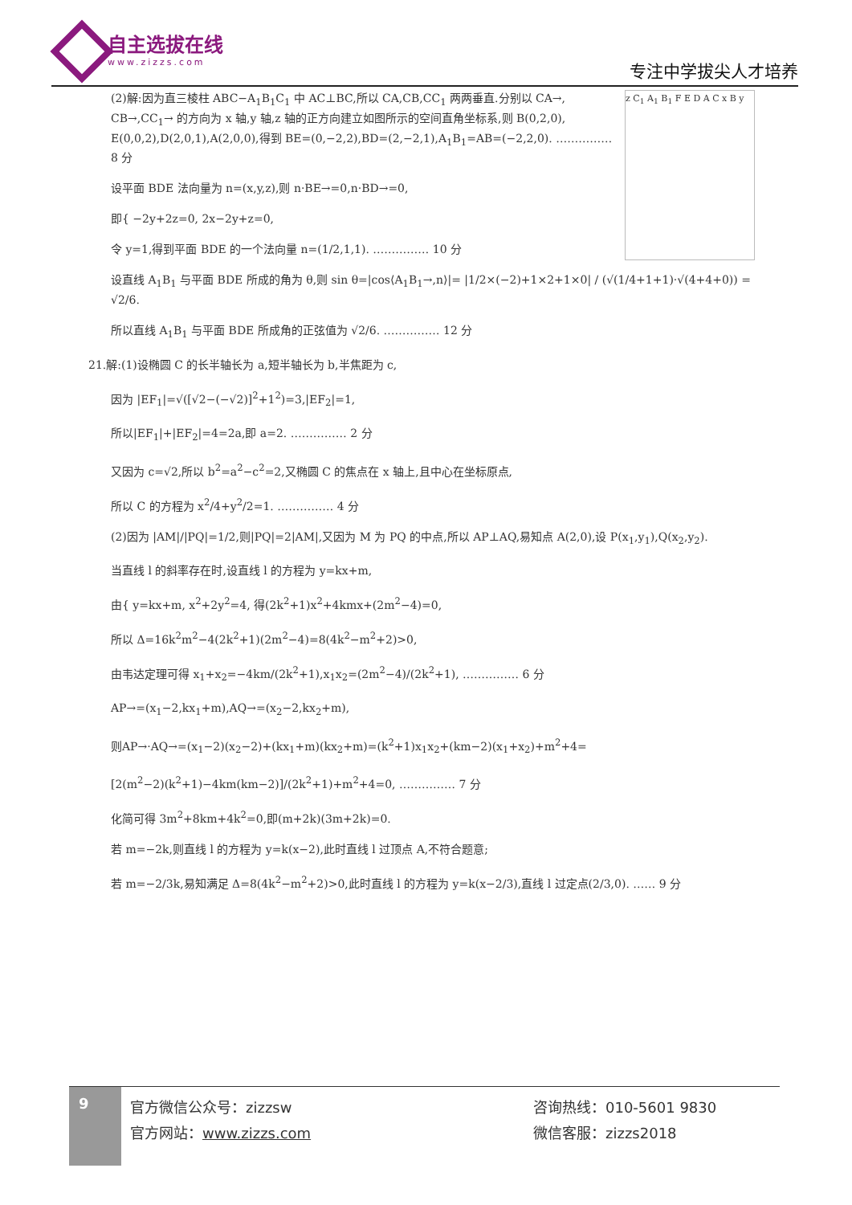自主选拔在线
www.zizzs.com
专注中学拔尖人才培养
z C<sub>1</sub> A<sub>1</sub> B<sub>1</sub> F E D A C x B y
(2)解:因为直三棱柱 ABC−A<sub>1</sub>B<sub>1</sub>C<sub>1</sub> 中 AC⊥BC,所以 CA,CB,CC<sub>1</sub> 两两垂直.分别以 CA→, CB→,CC<sub>1</sub>→ 的方向为 x 轴,y 轴,z 轴的正方向建立如图所示的空间直角坐标系,则 B(0,2,0), E(0,0,2),D(2,0,1),A(2,0,0),得到 BE=(0,−2,2),BD=(2,−2,1),A<sub>1</sub>B<sub>1</sub>=AB=(−2,2,0). …………… 8 分
设平面 BDE 法向量为 n=(x,y,z),则 n·BE→=0,n·BD→=0,
即{ −2y+2z=0, 2x−2y+z=0,
令 y=1,得到平面 BDE 的一个法向量 n=(1/2,1,1). …………… 10 分
设直线 A<sub>1</sub>B<sub>1</sub> 与平面 BDE 所成的角为 θ,则 sin θ=|cos⟨A<sub>1</sub>B<sub>1</sub>→,n⟩|= |1/2×(−2)+1×2+1×0| / (√(1/4+1+1)·√(4+4+0)) = √2/6.
所以直线 A<sub>1</sub>B<sub>1</sub> 与平面 BDE 所成角的正弦值为 √2/6. …………… 12 分
21.解:(1)设椭圆 C 的长半轴长为 a,短半轴长为 b,半焦距为 c,
因为 |EF<sub>1</sub>|=√([√2−(−√2)]<sup>2</sup>+1<sup>2</sup>)=3,|EF<sub>2</sub>|=1,
所以|EF<sub>1</sub>|+|EF<sub>2</sub>|=4=2a,即 a=2. …………… 2 分
又因为 c=√2,所以 b<sup>2</sup>=a<sup>2</sup>−c<sup>2</sup>=2,又椭圆 C 的焦点在 x 轴上,且中心在坐标原点,
所以 C 的方程为 x<sup>2</sup>/4+y<sup>2</sup>/2=1. …………… 4 分
(2)因为 |AM|/|PQ|=1/2,则|PQ|=2|AM|,又因为 M 为 PQ 的中点,所以 AP⊥AQ,易知点 A(2,0),设 P(x<sub>1</sub>,y<sub>1</sub>),Q(x<sub>2</sub>,y<sub>2</sub>).
当直线 l 的斜率存在时,设直线 l 的方程为 y=kx+m,
由{ y=kx+m, x<sup>2</sup>+2y<sup>2</sup>=4, 得(2k<sup>2</sup>+1)x<sup>2</sup>+4kmx+(2m<sup>2</sup>−4)=0,
所以 Δ=16k<sup>2</sup>m<sup>2</sup>−4(2k<sup>2</sup>+1)(2m<sup>2</sup>−4)=8(4k<sup>2</sup>−m<sup>2</sup>+2)>0,
由韦达定理可得 x<sub>1</sub>+x<sub>2</sub>=−4km/(2k<sup>2</sup>+1),x<sub>1</sub>x<sub>2</sub>=(2m<sup>2</sup>−4)/(2k<sup>2</sup>+1), …………… 6 分
AP→=(x<sub>1</sub>−2,kx<sub>1</sub>+m),AQ→=(x<sub>2</sub>−2,kx<sub>2</sub>+m),
则AP→·AQ→=(x<sub>1</sub>−2)(x<sub>2</sub>−2)+(kx<sub>1</sub>+m)(kx<sub>2</sub>+m)=(k<sup>2</sup>+1)x<sub>1</sub>x<sub>2</sub>+(km−2)(x<sub>1</sub>+x<sub>2</sub>)+m<sup>2</sup>+4=
[2(m<sup>2</sup>−2)(k<sup>2</sup>+1)−4km(km−2)]/(2k<sup>2</sup>+1)+m<sup>2</sup>+4=0, …………… 7 分
化简可得 3m<sup>2</sup>+8km+4k<sup>2</sup>=0,即(m+2k)(3m+2k)=0.
若 m=−2k,则直线 l 的方程为 y=k(x−2),此时直线 l 过顶点 A,不符合题意;
若 m=−2/3k,易知满足 Δ=8(4k<sup>2</sup>−m<sup>2</sup>+2)>0,此时直线 l 的方程为 y=k(x−2/3),直线 l 过定点(2/3,0). …… 9 分
9
官方微信公众号：zizzsw
官方网站：www.zizzs.com
咨询热线：010-5601 9830
微信客服：zizzs2018